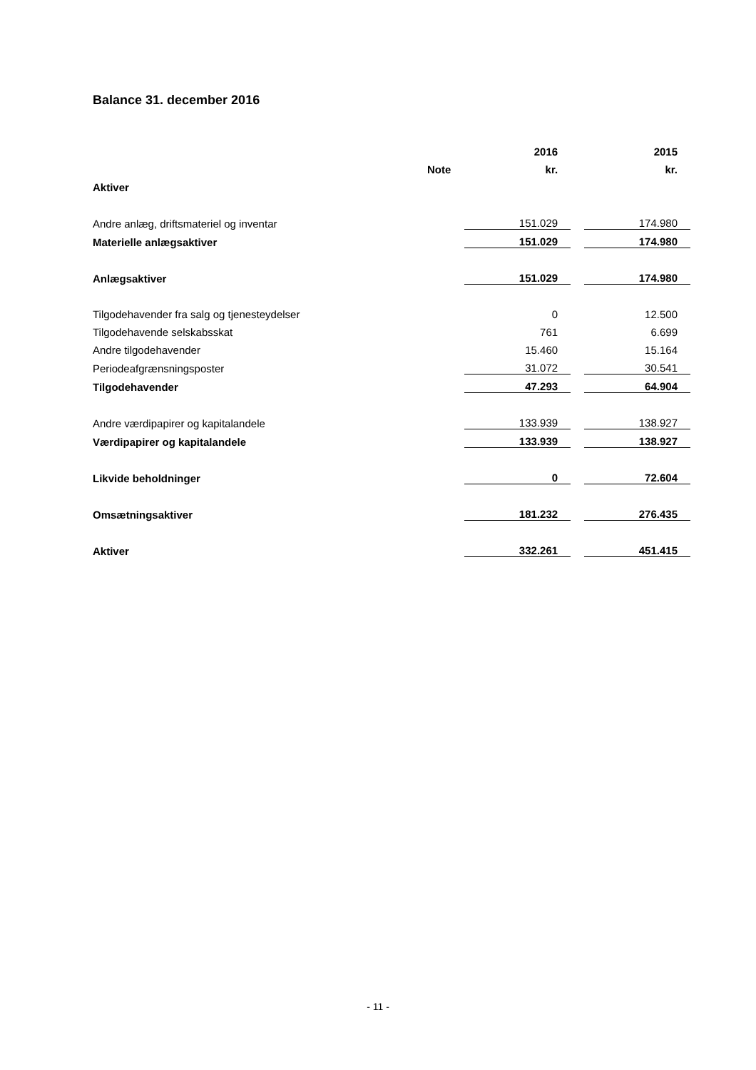Balance 31. december 2016
| | | | 2016 | | 2015 |
| --- | --- | --- | --- | --- | --- |
| | Note | | kr. | | kr. |
| Aktiver | | | | | |
| Andre anlæg, driftsmateriel og inventar | | | 151.029 | | 174.980 |
| Materielle anlægsaktiver | | | 151.029 | | 174.980 |
| Anlægsaktiver | | | 151.029 | | 174.980 |
| Tilgodehavender fra salg og tjenesteydelser | | | 0 | | 12.500 |
| Tilgodehavende selskabsskat | | | 761 | | 6.699 |
| Andre tilgodehavender | | | 15.460 | | 15.164 |
| Periodeafgrænsningsposter | | | 31.072 | | 30.541 |
| Tilgodehavender | | | 47.293 | | 64.904 |
| Andre værdipapirer og kapitalandele | | | 133.939 | | 138.927 |
| Værdipapirer og kapitalandele | | | 133.939 | | 138.927 |
| Likvide beholdninger | | | 0 | | 72.604 |
| Omsætningsaktiver | | | 181.232 | | 276.435 |
| Aktiver | | | 332.261 | | 451.415 |
- 11 -